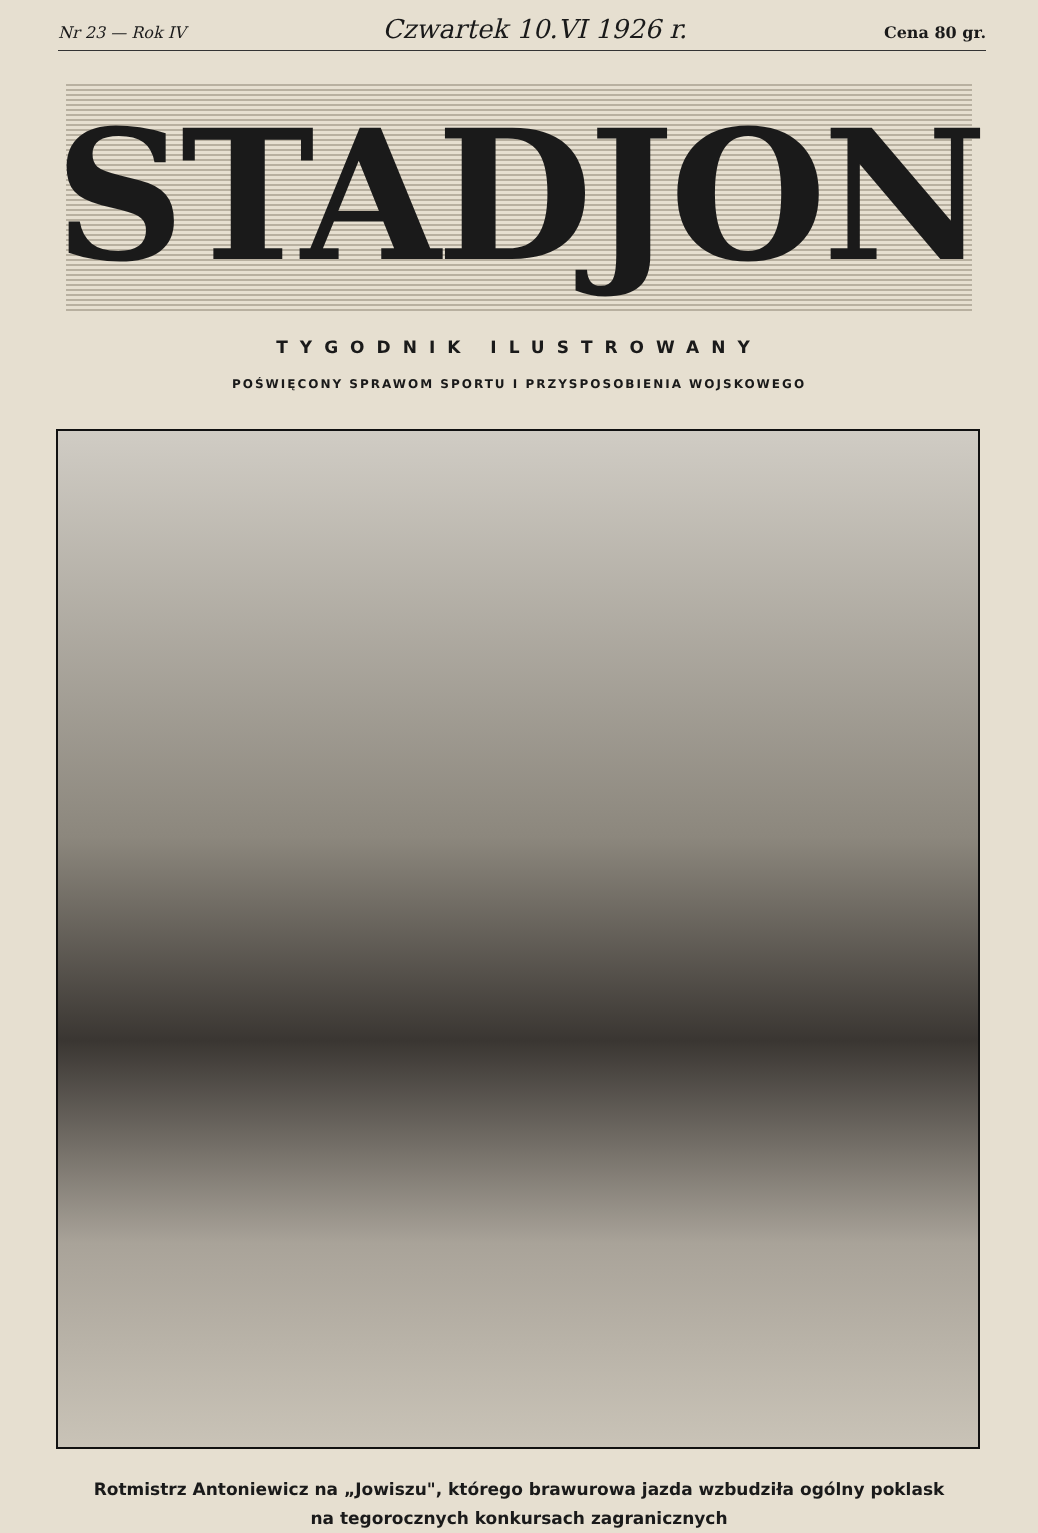Nr 23 — Rok IV Czwartek 10.VI 1926 r. Cena 80 gr.
STADJON
TYGODNIK ILUSTROWANY
POŚWIĘCONY SPRAWOM SPORTU I PRZYSPOSOBIENIA WOJSKOWEGO
Rotmistrz Antoniewicz na „Jowiszu", którego brawurowa jazda wzbudziła ogólny poklask
na tegorocznych konkursach zagranicznych